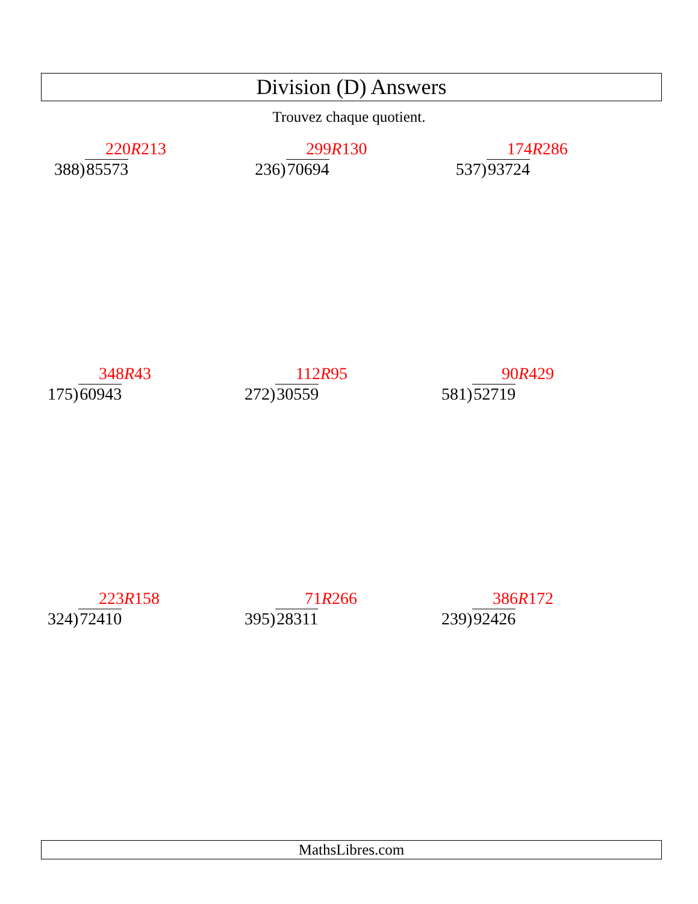Division (D) Answers
Trouvez chaque quotient.
220R213
388)85573
299R130
236)70694
174R286
537)93724
348R43
175)60943
112R95
272)30559
90R429
581)52719
223R158
324)72410
71R266
395)28311
386R172
239)92426
MathsLibres.com